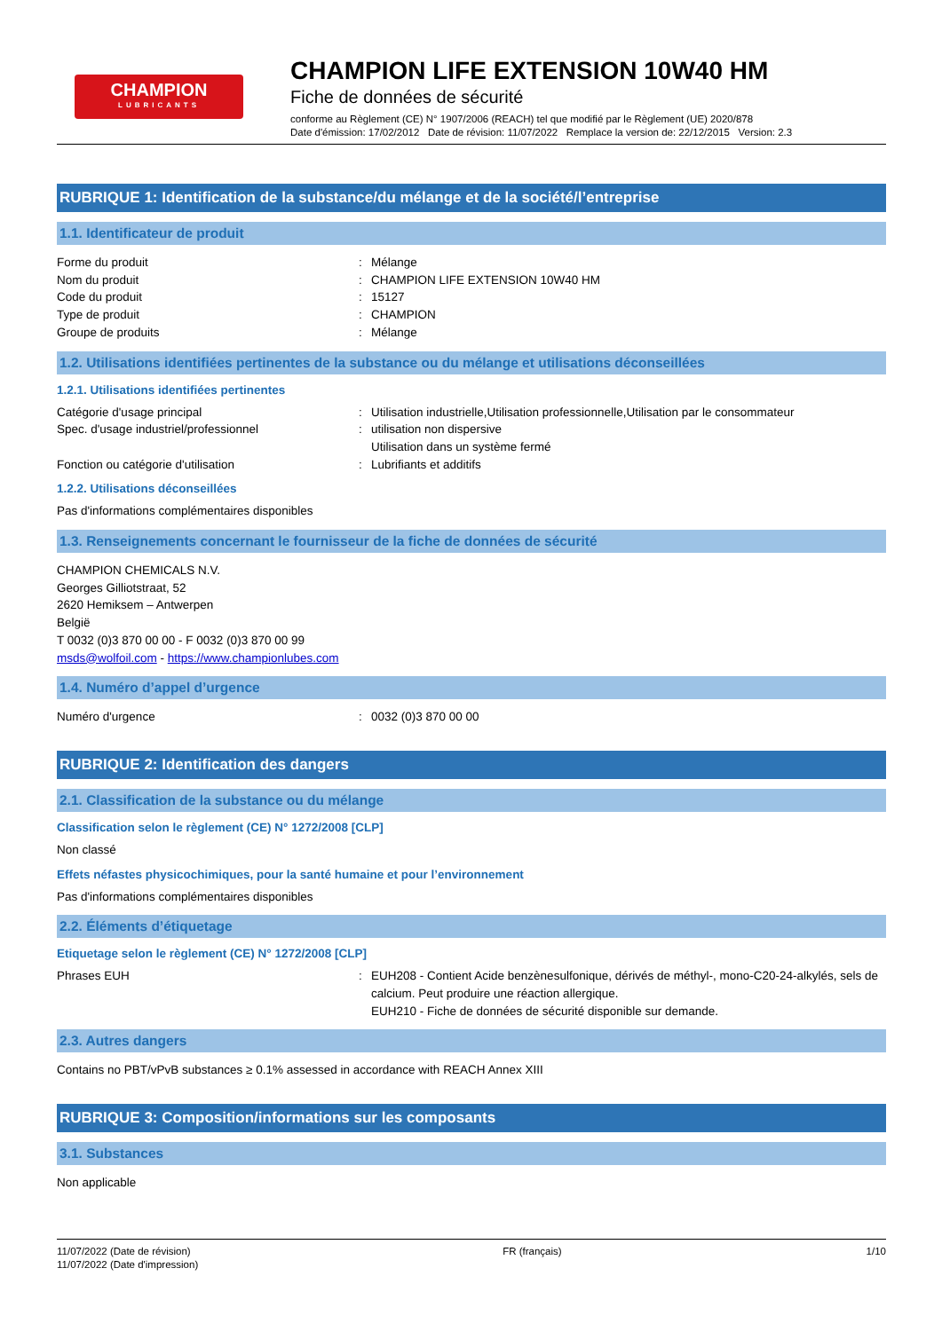CHAMPION
LUBRICANTS
CHAMPION LIFE EXTENSION 10W40 HM
Fiche de données de sécurité
conforme au Règlement (CE) N° 1907/2006 (REACH) tel que modifié par le Règlement (UE) 2020/878
Date d'émission: 17/02/2012 Date de révision: 11/07/2022 Remplace la version de: 22/12/2015 Version: 2.3
RUBRIQUE 1: Identification de la substance/du mélange et de la société/l’entreprise
1.1. Identificateur de produit
Forme du produit : Mélange
Nom du produit : CHAMPION LIFE EXTENSION 10W40 HM
Code du produit : 15127
Type de produit : CHAMPION
Groupe de produits : Mélange
1.2. Utilisations identifiées pertinentes de la substance ou du mélange et utilisations déconseillées
1.2.1. Utilisations identifiées pertinentes
Catégorie d'usage principal : Utilisation industrielle,Utilisation professionnelle,Utilisation par le consommateur
Spec. d'usage industriel/professionnel : utilisation non dispersive
Utilisation dans un système fermé
Fonction ou catégorie d'utilisation : Lubrifiants et additifs
1.2.2. Utilisations déconseillées
Pas d'informations complémentaires disponibles
1.3. Renseignements concernant le fournisseur de la fiche de données de sécurité
CHAMPION CHEMICALS N.V.
Georges Gilliotstraat, 52
2620 Hemiksem – Antwerpen
België
T 0032 (0)3 870 00 00 - F 0032 (0)3 870 00 99
msds@wolfoil.com - https://www.championlubes.com
1.4. Numéro d’appel d’urgence
Numéro d'urgence : 0032 (0)3 870 00 00
RUBRIQUE 2: Identification des dangers
2.1. Classification de la substance ou du mélange
Classification selon le règlement (CE) N° 1272/2008 [CLP]
Non classé
Effets néfastes physicochimiques, pour la santé humaine et pour l’environnement
Pas d'informations complémentaires disponibles
2.2. Éléments d’étiquetage
Etiquetage selon le règlement (CE) N° 1272/2008 [CLP]
Phrases EUH : EUH208 - Contient Acide benzènesulfonique, dérivés de méthyl-, mono-C20-24-alkylés, sels de calcium. Peut produire une réaction allergique.
EUH210 - Fiche de données de sécurité disponible sur demande.
2.3. Autres dangers
Contains no PBT/vPvB substances ≥ 0.1% assessed in accordance with REACH Annex XIII
RUBRIQUE 3: Composition/informations sur les composants
3.1. Substances
Non applicable
11/07/2022 (Date de révision)
11/07/2022 (Date d'impression)
FR (français) 1/10